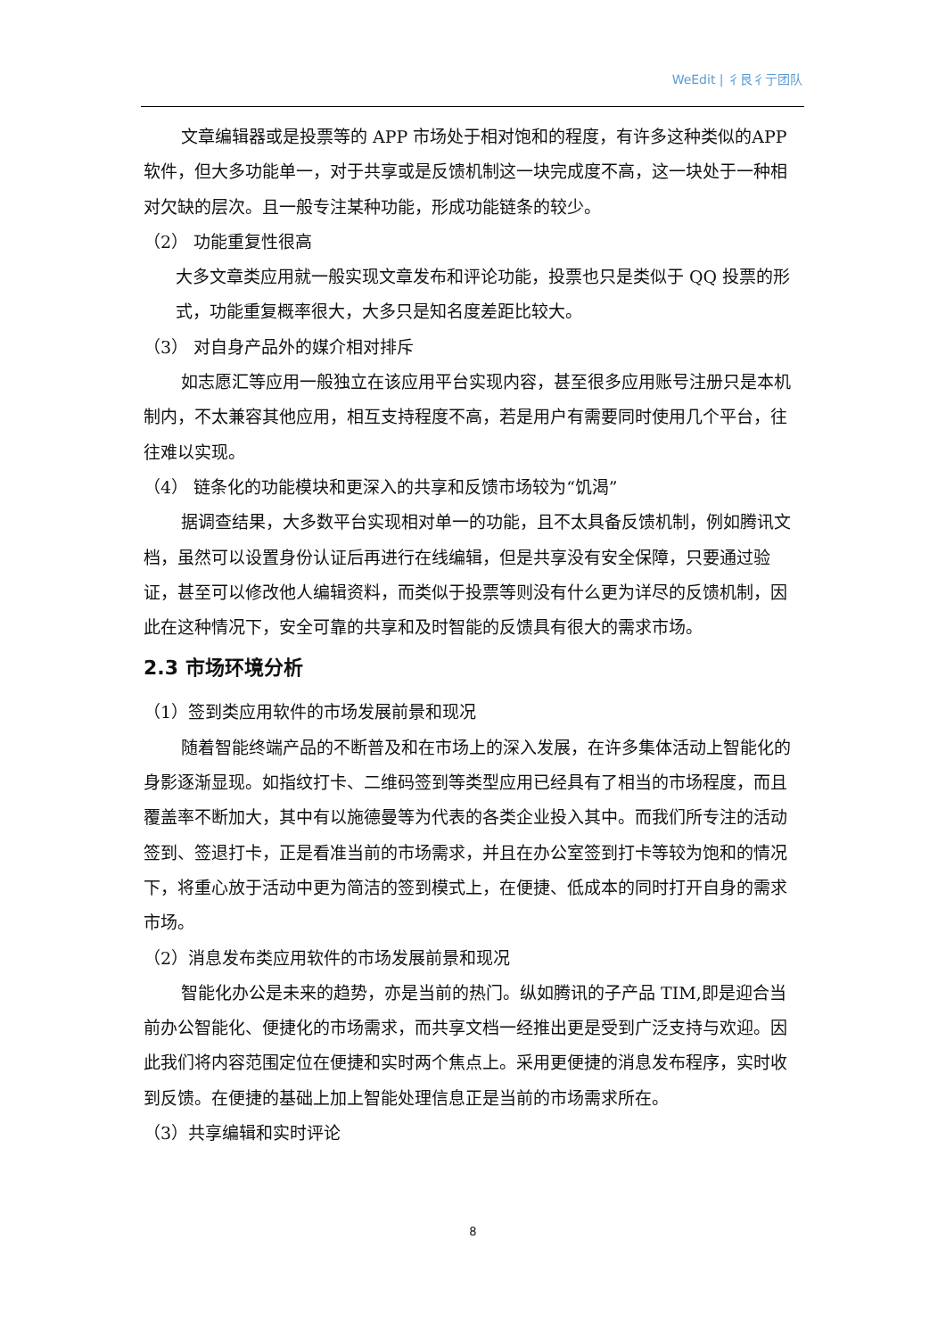WeEdit | 彳艮彳亍团队
文章编辑器或是投票等的 APP 市场处于相对饱和的程度，有许多这种类似的APP 软件，但大多功能单一，对于共享或是反馈机制这一块完成度不高，这一块处于一种相对欠缺的层次。且一般专注某种功能，形成功能链条的较少。
（2） 功能重复性很高
大多文章类应用就一般实现文章发布和评论功能，投票也只是类似于 QQ 投票的形式，功能重复概率很大，大多只是知名度差距比较大。
（3） 对自身产品外的媒介相对排斥
如志愿汇等应用一般独立在该应用平台实现内容，甚至很多应用账号注册只是本机制内，不太兼容其他应用，相互支持程度不高，若是用户有需要同时使用几个平台，往往难以实现。
（4） 链条化的功能模块和更深入的共享和反馈市场较为“饥渴”
据调查结果，大多数平台实现相对单一的功能，且不太具备反馈机制，例如腾讯文档，虽然可以设置身份认证后再进行在线编辑，但是共享没有安全保障，只要通过验证，甚至可以修改他人编辑资料，而类似于投票等则没有什么更为详尽的反馈机制，因此在这种情况下，安全可靠的共享和及时智能的反馈具有很大的需求市场。
2.3 市场环境分析
（1）签到类应用软件的市场发展前景和现况
随着智能终端产品的不断普及和在市场上的深入发展，在许多集体活动上智能化的身影逐渐显现。如指纹打卡、二维码签到等类型应用已经具有了相当的市场程度，而且覆盖率不断加大，其中有以施德曼等为代表的各类企业投入其中。而我们所专注的活动签到、签退打卡，正是看准当前的市场需求，并且在办公室签到打卡等较为饱和的情况下，将重心放于活动中更为简洁的签到模式上，在便捷、低成本的同时打开自身的需求市场。
（2）消息发布类应用软件的市场发展前景和现况
智能化办公是未来的趋势，亦是当前的热门。纵如腾讯的子产品 TIM,即是迎合当前办公智能化、便捷化的市场需求，而共享文档一经推出更是受到广泛支持与欢迎。因此我们将内容范围定位在便捷和实时两个焦点上。采用更便捷的消息发布程序，实时收到反馈。在便捷的基础上加上智能处理信息正是当前的市场需求所在。
（3）共享编辑和实时评论
8